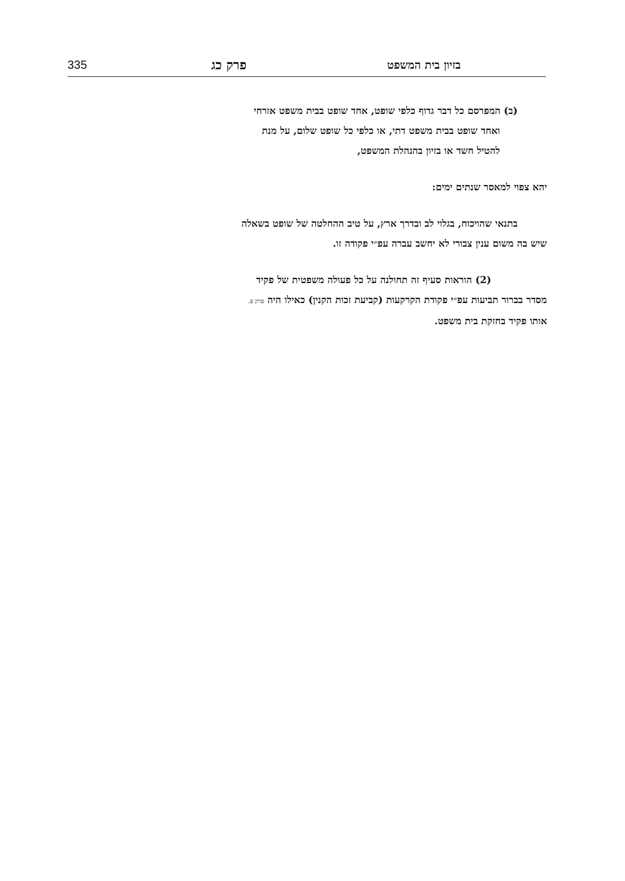335
פרק כג
בזיון בית המשפט
(ב) המפרסם כל דבר גדוף כלפי שופט, אחד שופט בבית משפט אזרחי
ואחד שופט בבית משפט דתי, או כלפי כל שופט שלום, על מנת
להטיל חשד או בזיון בהנהלת המשפט,
יהא צפוי למאסר שנתים ימים:
בתנאי שהויכוח, בגלוי לב ובדרך ארץ, על טיב ההחלטה של שופט בשאלה
שיש בה משום ענין צבורי לא יחשב עברה עפ״י פקודה זו.
(2) הוראות סעיף זה תחולנה על כל פעולה משפטית של פקיד
מסדר בברור תביעות עפ״י פקודת הקרקעות (קביעת זכות הקנין) כאילו היה פרק פ.
אותו פקיד בחזקת בית משפט.